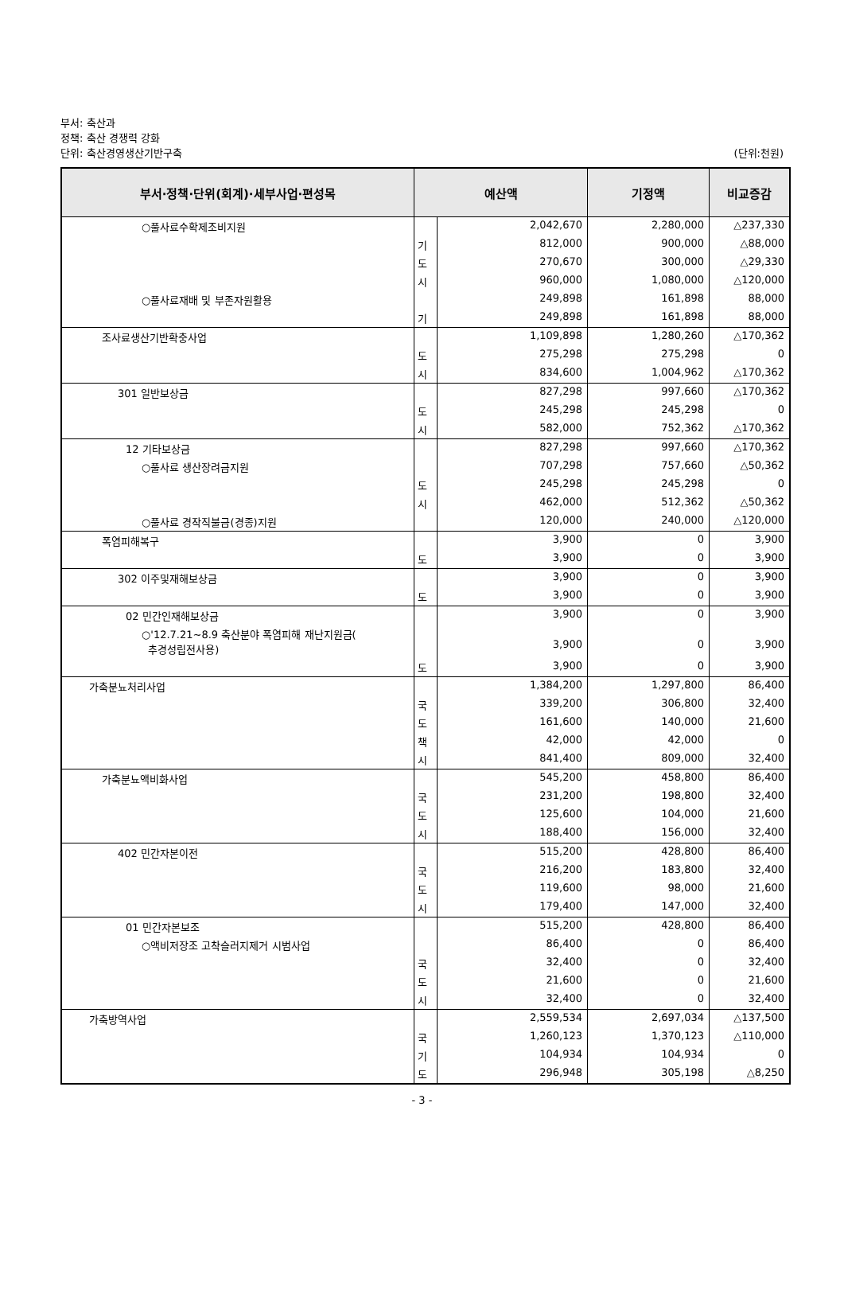부서: 축산과
정책: 축산 경쟁력 강화
단위: 축산경영생산기반구축
(단위:천원)
| 부서·정책·단위(회계)·세부사업·편성목 | 예산액 | | 기정액 | 비교증감 |
| --- | --- | --- | --- | --- |
| ○풀사료수확제조비지원 | | 2,042,670 | 2,280,000 | △237,330 |
| | 기 | 812,000 | 900,000 | △88,000 |
| | 도 | 270,670 | 300,000 | △29,330 |
| | 시 | 960,000 | 1,080,000 | △120,000 |
| ○풀사료재배 및 부존자원활용 | | 249,898 | 161,898 | 88,000 |
| | 기 | 249,898 | 161,898 | 88,000 |
| 조사료생산기반확충사업 | | 1,109,898 | 1,280,260 | △170,362 |
| | 도 | 275,298 | 275,298 | 0 |
| | 시 | 834,600 | 1,004,962 | △170,362 |
| 301 일반보상금 | | 827,298 | 997,660 | △170,362 |
| | 도 | 245,298 | 245,298 | 0 |
| | 시 | 582,000 | 752,362 | △170,362 |
| 12 기타보상금 | | 827,298 | 997,660 | △170,362 |
| ○풀사료 생산장려금지원 | | 707,298 | 757,660 | △50,362 |
| | 도 | 245,298 | 245,298 | 0 |
| | 시 | 462,000 | 512,362 | △50,362 |
| ○풀사료 경작직불금(경종)지원 | | 120,000 | 240,000 | △120,000 |
| 폭염피해복구 | | 3,900 | 0 | 3,900 |
| | 도 | 3,900 | 0 | 3,900 |
| 302 이주및재해보상금 | | 3,900 | 0 | 3,900 |
| | 도 | 3,900 | 0 | 3,900 |
| 02 민간인재해보상금 | | 3,900 | 0 | 3,900 |
| ○'12.7.21~8.9 축산분야 폭염피해 재난지원금( 추경성립전사용) | | 3,900 | 0 | 3,900 |
| | 도 | 3,900 | 0 | 3,900 |
| 가축분뇨처리사업 | | 1,384,200 | 1,297,800 | 86,400 |
| | 국 | 339,200 | 306,800 | 32,400 |
| | 도 | 161,600 | 140,000 | 21,600 |
| | 책 | 42,000 | 42,000 | 0 |
| | 시 | 841,400 | 809,000 | 32,400 |
| 가축분뇨액비화사업 | | 545,200 | 458,800 | 86,400 |
| | 국 | 231,200 | 198,800 | 32,400 |
| | 도 | 125,600 | 104,000 | 21,600 |
| | 시 | 188,400 | 156,000 | 32,400 |
| 402 민간자본이전 | | 515,200 | 428,800 | 86,400 |
| | 국 | 216,200 | 183,800 | 32,400 |
| | 도 | 119,600 | 98,000 | 21,600 |
| | 시 | 179,400 | 147,000 | 32,400 |
| 01 민간자본보조 | | 515,200 | 428,800 | 86,400 |
| ○액비저장조 고착슬러지제거 시범사업 | | 86,400 | 0 | 86,400 |
| | 국 | 32,400 | 0 | 32,400 |
| | 도 | 21,600 | 0 | 21,600 |
| | 시 | 32,400 | 0 | 32,400 |
| 가축방역사업 | | 2,559,534 | 2,697,034 | △137,500 |
| | 국 | 1,260,123 | 1,370,123 | △110,000 |
| | 기 | 104,934 | 104,934 | 0 |
| | 도 | 296,948 | 305,198 | △8,250 |
- 3 -